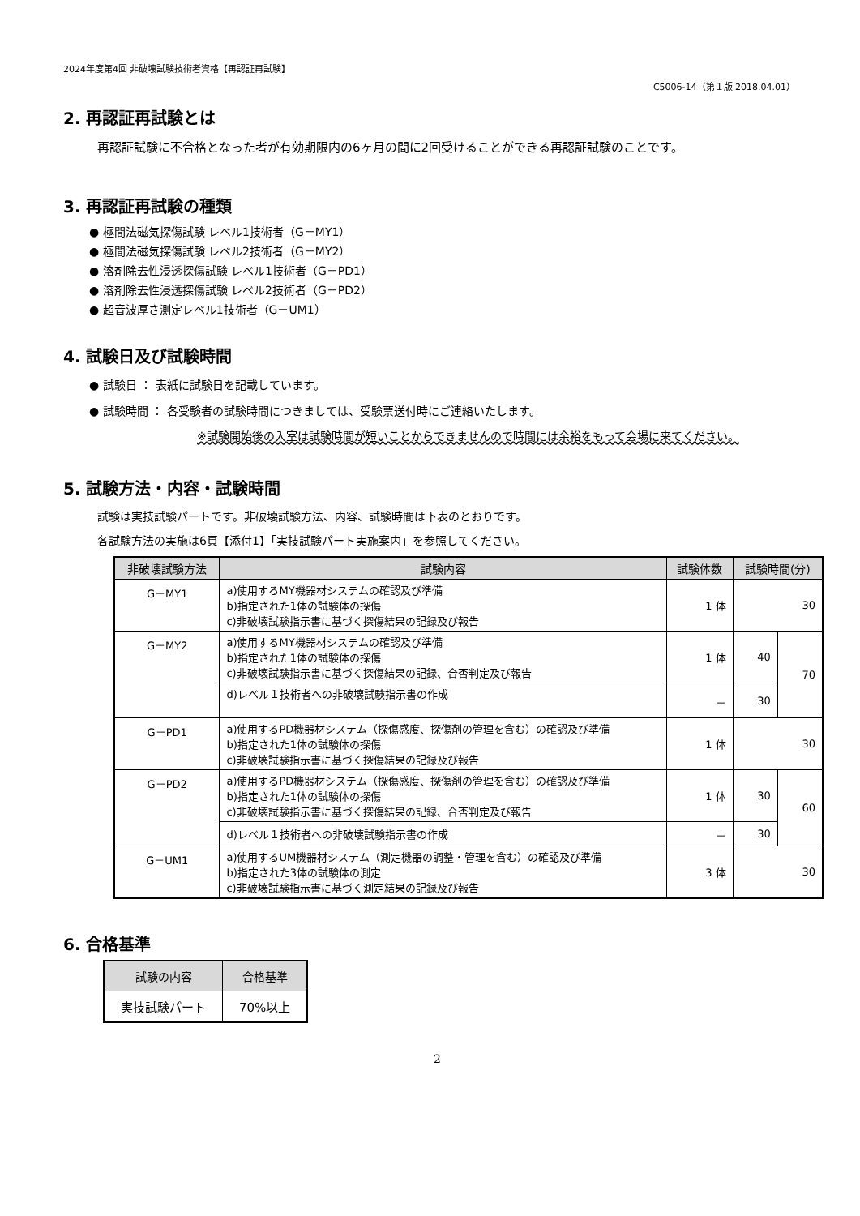2024年度第4回 非破壊試験技術者資格【再認証再試験】
C5006-14（第１版 2018.04.01）
2. 再認証再試験とは
再認証試験に不合格となった者が有効期限内の6ヶ月の間に2回受けることができる再認証試験のことです。
3. 再認証再試験の種類
● 極間法磁気探傷試験 レベル1技術者（G－MY1）
● 極間法磁気探傷試験 レベル2技術者（G－MY2）
● 溶剤除去性浸透探傷試験 レベル1技術者（G－PD1）
● 溶剤除去性浸透探傷試験 レベル2技術者（G－PD2）
● 超音波厚さ測定レベル1技術者（G－UM1）
4. 試験日及び試験時間
● 試験日 ： 表紙に試験日を記載しています。
● 試験時間 ： 各受験者の試験時間につきましては、受験票送付時にご連絡いたします。
※試験開始後の入室は試験時間が短いことからできませんので時間には余裕をもって会場に来てください。
5. 試験方法・内容・試験時間
試験は実技試験パートです。非破壊試験方法、内容、試験時間は下表のとおりです。
各試験方法の実施は6頁【添付1】「実技試験パート実施案内」を参照してください。
| 非破壊試験方法 | 試験内容 | 試験体数 | 試験時間(分) | |
| --- | --- | --- | --- | --- |
| G－MY1 | a)使用するMY機器材システムの確認及び準備 b)指定された1体の試験体の探傷 c)非破壊試験指示書に基づく探傷結果の記録及び報告 | 1 体 | 30 | |
| G－MY2 | a)使用するMY機器材システムの確認及び準備 b)指定された1体の試験体の探傷 c)非破壊試験指示書に基づく探傷結果の記録、合否判定及び報告 | 1 体 | 40 | 70 |
| | d)レベル１技術者への非破壊試験指示書の作成 | － | 30 | |
| G－PD1 | a)使用するPD機器材システム（探傷感度、探傷剤の管理を含む）の確認及び準備 b)指定された1体の試験体の探傷 c)非破壊試験指示書に基づく探傷結果の記録及び報告 | 1 体 | 30 | |
| G－PD2 | a)使用するPD機器材システム（探傷感度、探傷剤の管理を含む）の確認及び準備 b)指定された1体の試験体の探傷 c)非破壊試験指示書に基づく探傷結果の記録、合否判定及び報告 | 1 体 | 30 | 60 |
| | d)レベル１技術者への非破壊試験指示書の作成 | － | 30 | |
| G－UM1 | a)使用するUM機器材システム（測定機器の調整・管理を含む）の確認及び準備 b)指定された3体の試験体の測定 c)非破壊試験指示書に基づく測定結果の記録及び報告 | 3 体 | 30 | |
6. 合格基準
| 試験の内容 | 合格基準 |
| --- | --- |
| 実技試験パート | 70%以上 |
2